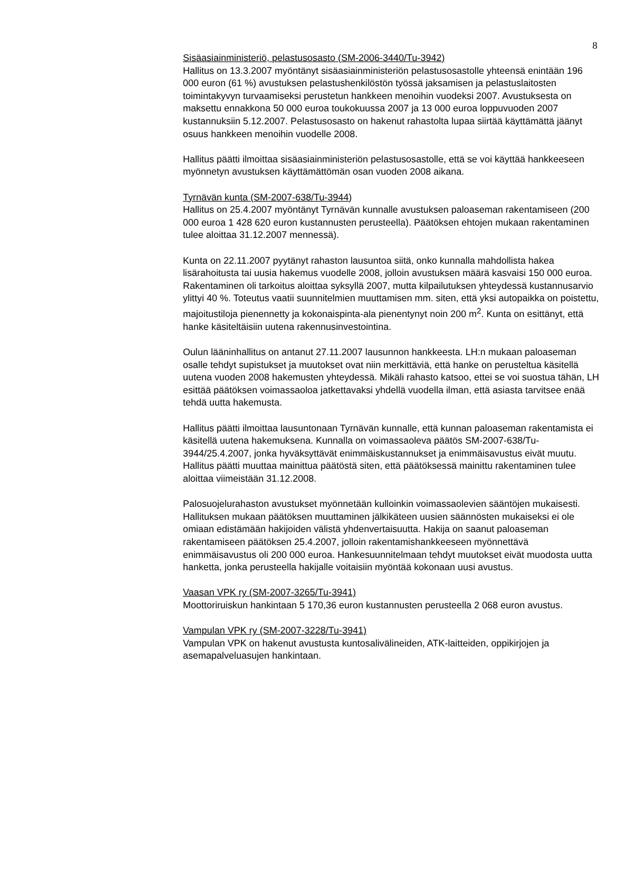8
Sisäasiainministeriö, pelastusosasto (SM-2006-3440/Tu-3942)
Hallitus on 13.3.2007 myöntänyt sisäasiainministeriön pelastusosastolle yhteensä enintään 196 000 euron (61 %) avustuksen pelastushenkilöstön työssä jaksamisen ja pelastuslaitosten toimintakyvyn turvaamiseksi perustetun hankkeen menoihin vuodeksi 2007. Avustuksesta on maksettu ennakkona 50 000 euroa toukokuussa 2007 ja 13 000 euroa loppuvuoden 2007 kustannuksiin 5.12.2007. Pelastusosasto on hakenut rahastolta lupaa siirtää käyttämättä jäänyt osuus hankkeen menoihin vuodelle 2008.
Hallitus päätti ilmoittaa sisäasiainministeriön pelastusosastolle, että se voi käyttää hankkeeseen myönnetyn avustuksen käyttämättömän osan vuoden 2008 aikana.
Tyrnävän kunta (SM-2007-638/Tu-3944)
Hallitus on 25.4.2007 myöntänyt Tyrnävän kunnalle avustuksen paloaseman rakentamiseen (200 000 euroa 1 428 620 euron kustannusten perusteella). Päätöksen ehtojen mukaan rakentaminen tulee aloittaa 31.12.2007 mennessä).
Kunta on 22.11.2007 pyytänyt rahaston lausuntoa siitä, onko kunnalla mahdollista hakea lisärahoitusta tai uusia hakemus vuodelle 2008, jolloin avustuksen määrä kasvaisi 150 000 euroa. Rakentaminen oli tarkoitus aloittaa syksyllä 2007, mutta kilpailutuksen yhteydessä kustannusarvio ylittyi 40 %. Toteutus vaatii suunnitelmien muuttamisen mm. siten, että yksi autopaikka on poistettu, majoitustiloja pienennetty ja kokonaispinta-ala pienentynyt noin 200 m<sup>2</sup>. Kunta on esittänyt, että hanke käsiteltäisiin uutena rakennusinvestointina.
Oulun lääninhallitus on antanut 27.11.2007 lausunnon hankkeesta. LH:n mukaan paloaseman osalle tehdyt supistukset ja muutokset ovat niin merkittäviä, että hanke on perusteltua käsitellä uutena vuoden 2008 hakemusten yhteydessä. Mikäli rahasto katsoo, ettei se voi suostua tähän, LH esittää päätöksen voimassaoloa jatkettavaksi yhdellä vuodella ilman, että asiasta tarvitsee enää tehdä uutta hakemusta.
Hallitus päätti ilmoittaa lausuntonaan Tyrnävän kunnalle, että kunnan paloaseman rakentamista ei käsitellä uutena hakemuksena. Kunnalla on voimassaoleva päätös SM-2007-638/Tu-3944/25.4.2007, jonka hyväksyttävät enimmäiskustannukset ja enimmäisavustus eivät muutu. Hallitus päätti muuttaa mainittua päätöstä siten, että päätöksessä mainittu rakentaminen tulee aloittaa viimeistään 31.12.2008.
Palosuojelurahaston avustukset myönnetään kulloinkin voimassaolevien sääntöjen mukaisesti. Hallituksen mukaan päätöksen muuttaminen jälkikäteen uusien säännösten mukaiseksi ei ole omiaan edistämään hakijoiden välistä yhdenvertaisuutta. Hakija on saanut paloaseman rakentamiseen päätöksen 25.4.2007, jolloin rakentamishankkeeseen myönnettävä enimmäisavustus oli 200 000 euroa. Hankesuunnitelmaan tehdyt muutokset eivät muodosta uutta hanketta, jonka perusteella hakijalle voitaisiin myöntää kokonaan uusi avustus.
Vaasan VPK ry (SM-2007-3265/Tu-3941)
Moottoriruiskun hankintaan 5 170,36 euron kustannusten perusteella 2 068 euron avustus.
Vampulan VPK ry (SM-2007-3228/Tu-3941)
Vampulan VPK on hakenut avustusta kuntosalivälineiden, ATK-laitteiden, oppikirjojen ja asemapalveluasujen hankintaan.